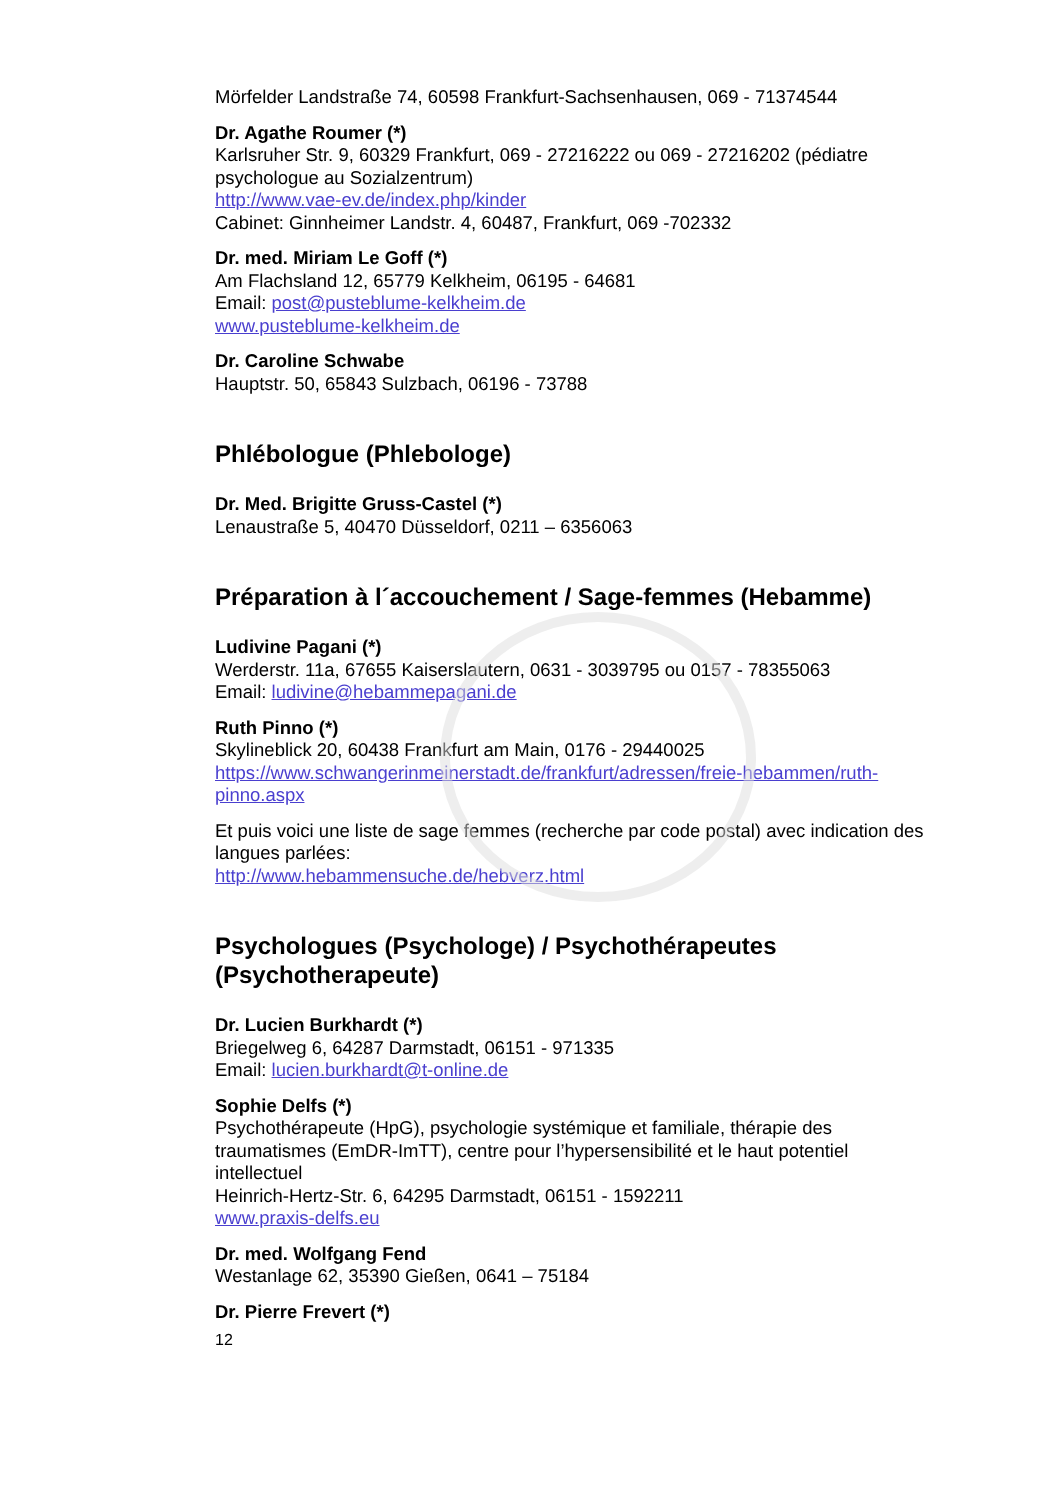Mörfelder Landstraße 74, 60598 Frankfurt-Sachsenhausen, 069 - 71374544
Dr. Agathe Roumer (*)
Karlsruher Str. 9, 60329 Frankfurt, 069 - 27216222 ou 069 - 27216202 (pédiatre psychologue au Sozialzentrum)
http://www.vae-ev.de/index.php/kinder
Cabinet: Ginnheimer Landstr. 4, 60487, Frankfurt, 069 -702332
Dr. med. Miriam Le Goff (*)
Am Flachsland 12, 65779 Kelkheim, 06195 - 64681
Email: post@pusteblume-kelkheim.de
www.pusteblume-kelkheim.de
Dr. Caroline Schwabe
Hauptstr. 50, 65843 Sulzbach, 06196 - 73788
Phlébologue (Phlebologe)
Dr. Med. Brigitte Gruss-Castel (*)
Lenaustraße 5, 40470 Düsseldorf, 0211 – 6356063
Préparation à l´accouchement / Sage-femmes (Hebamme)
Ludivine Pagani (*)
Werderstr. 11a, 67655 Kaiserslautern, 0631 - 3039795 ou 0157 - 78355063
Email: ludivine@hebammepagani.de
Ruth Pinno (*)
Skylineblick 20, 60438 Frankfurt am Main, 0176 - 29440025
https://www.schwangerinmeinerstadt.de/frankfurt/adressen/freie-hebammen/ruth-pinno.aspx
Et puis voici une liste de sage femmes (recherche par code postal) avec indication des langues parlées:
http://www.hebammensuche.de/hebverz.html
Psychologues (Psychologe) / Psychothérapeutes (Psychotherapeute)
Dr. Lucien Burkhardt (*)
Briegelweg 6, 64287 Darmstadt, 06151 - 971335
Email: lucien.burkhardt@t-online.de
Sophie Delfs (*)
Psychothérapeute (HpG), psychologie systémique et familiale, thérapie des traumatismes (EmDR-ImTT), centre pour l’hypersensibilité et le haut potentiel intellectuel
Heinrich-Hertz-Str. 6, 64295 Darmstadt, 06151 - 1592211
www.praxis-delfs.eu
Dr. med. Wolfgang Fend
Westanlage 62, 35390 Gießen, 0641 – 75184
Dr. Pierre Frevert (*)
12